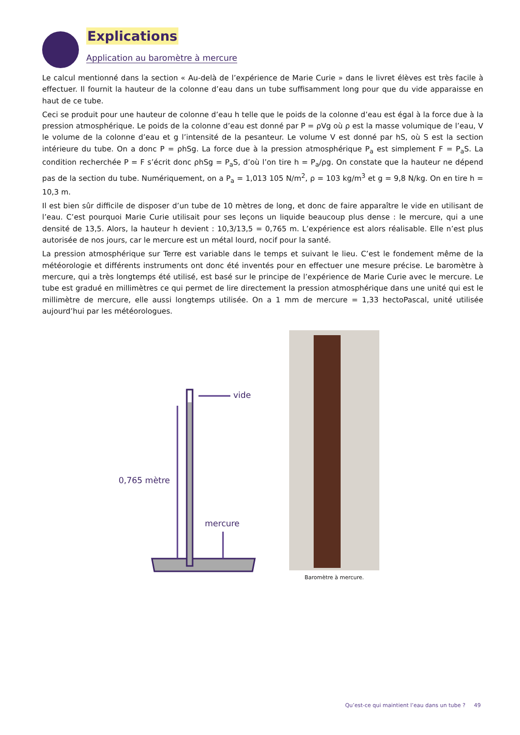Explications
Application au baromètre à mercure
Le calcul mentionné dans la section « Au-delà de l’expérience de Marie Curie » dans le livret élèves est très facile à effectuer. Il fournit la hauteur de la colonne d’eau dans un tube suffisamment long pour que du vide apparaisse en haut de ce tube.
Ceci se produit pour une hauteur de colonne d’eau h telle que le poids de la colonne d’eau est égal à la force due à la pression atmosphérique. Le poids de la colonne d’eau est donné par P = ρVg où ρ est la masse volumique de l’eau, V le volume de la colonne d’eau et g l’intensité de la pesanteur. Le volume V est donné par hS, où S est la section intérieure du tube. On a donc P = ρhSg. La force due à la pression atmosphérique P<sub>a</sub> est simplement F = P<sub>a</sub>S. La condition recherchée P = F s’écrit donc ρhSg = P<sub>a</sub>S, d’où l’on tire h = P<sub>a</sub>/ρg. On constate que la hauteur ne dépend pas de la section du tube. Numériquement, on a P<sub>a</sub> = 1,013 105 N/m<sup>2</sup>, ρ = 103 kg/m<sup>3</sup> et g = 9,8 N/kg. On en tire h = 10,3 m.
Il est bien sûr difficile de disposer d’un tube de 10 mètres de long, et donc de faire apparaître le vide en utilisant de l’eau. C’est pourquoi Marie Curie utilisait pour ses leçons un liquide beaucoup plus dense : le mercure, qui a une densité de 13,5. Alors, la hauteur h devient : 10,3/13,5 = 0,765 m. L’expérience est alors réalisable. Elle n’est plus autorisée de nos jours, car le mercure est un métal lourd, nocif pour la santé.
La pression atmosphérique sur Terre est variable dans le temps et suivant le lieu. C’est le fondement même de la météorologie et différents instruments ont donc été inventés pour en effectuer une mesure précise. Le baromètre à mercure, qui a très longtemps été utilisé, est basé sur le principe de l’expérience de Marie Curie avec le mercure. Le tube est gradué en millimètres ce qui permet de lire directement la pression atmosphérique dans une unité qui est le millimètre de mercure, elle aussi longtemps utilisée. On a 1 mm de mercure = 1,33 hectoPascal, unité utilisée aujourd’hui par les météorologues.
vide
0,765 mètre
mercure
Baromètre à mercure.
Qu’est-ce qui maintient l’eau dans un tube ? 49